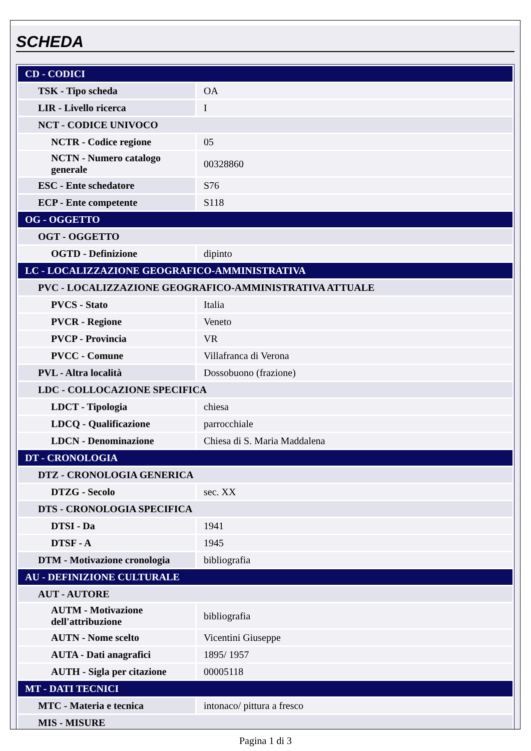SCHEDA
| CD - CODICI | |
| TSK - Tipo scheda | OA |
| LIR - Livello ricerca | I |
| NCT - CODICE UNIVOCO | |
| NCTR - Codice regione | 05 |
| NCTN - Numero catalogo generale | 00328860 |
| ESC - Ente schedatore | S76 |
| ECP - Ente competente | S118 |
| OG - OGGETTO | |
| OGT - OGGETTO | |
| OGTD - Definizione | dipinto |
| LC - LOCALIZZAZIONE GEOGRAFICO-AMMINISTRATIVA | |
| PVC - LOCALIZZAZIONE GEOGRAFICO-AMMINISTRATIVA ATTUALE | |
| PVCS - Stato | Italia |
| PVCR - Regione | Veneto |
| PVCP - Provincia | VR |
| PVCC - Comune | Villafranca di Verona |
| PVL - Altra località | Dossobuono (frazione) |
| LDC - COLLOCAZIONE SPECIFICA | |
| LDCT - Tipologia | chiesa |
| LDCQ - Qualificazione | parrocchiale |
| LDCN - Denominazione | Chiesa di S. Maria Maddalena |
| DT - CRONOLOGIA | |
| DTZ - CRONOLOGIA GENERICA | |
| DTZG - Secolo | sec. XX |
| DTS - CRONOLOGIA SPECIFICA | |
| DTSI - Da | 1941 |
| DTSF - A | 1945 |
| DTM - Motivazione cronologia | bibliografia |
| AU - DEFINIZIONE CULTURALE | |
| AUT - AUTORE | |
| AUTM - Motivazione dell'attribuzione | bibliografia |
| AUTN - Nome scelto | Vicentini Giuseppe |
| AUTA - Dati anagrafici | 1895/ 1957 |
| AUTH - Sigla per citazione | 00005118 |
| MT - DATI TECNICI | |
| MTC - Materia e tecnica | intonaco/ pittura a fresco |
| MIS - MISURE | |
Pagina 1 di 3